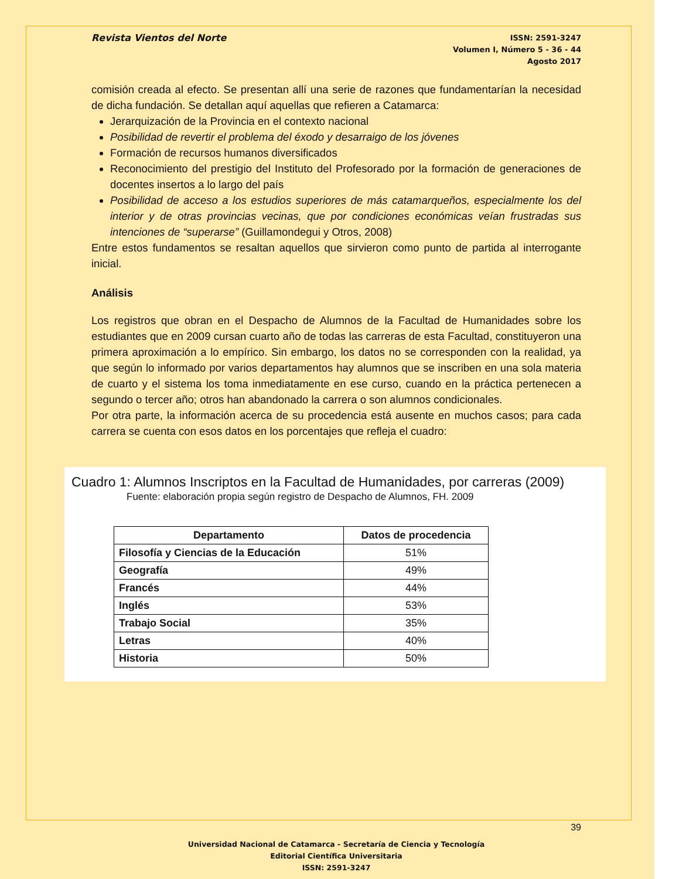Revista Vientos del Norte
ISSN: 2591-3247
Volumen I, Número 5 - 36 - 44
Agosto 2017
comisión creada al efecto. Se presentan allí una serie de razones que fundamentarían la necesidad de dicha fundación. Se detallan aquí aquellas que refieren a Catamarca:
Jerarquización de la Provincia en el contexto nacional
Posibilidad de revertir el problema del éxodo y desarraigo de los jóvenes
Formación de recursos humanos diversificados
Reconocimiento del prestigio del Instituto del Profesorado por la formación de generaciones de docentes insertos a lo largo del país
Posibilidad de acceso a los estudios superiores de más catamarqueños, especialmente los del interior y de otras provincias vecinas, que por condiciones económicas veían frustradas sus intenciones de “superarse” (Guillamondegui y Otros, 2008)
Entre estos fundamentos se resaltan aquellos que sirvieron como punto de partida al interrogante inicial.
Análisis
Los registros que obran en el Despacho de Alumnos de la Facultad de Humanidades sobre los estudiantes que en 2009 cursan cuarto año de todas las carreras de esta Facultad, constituyeron una primera aproximación a lo empírico. Sin embargo, los datos no se corresponden con la realidad, ya que según lo informado por varios departamentos hay alumnos que se inscriben en una sola materia de cuarto y el sistema los toma inmediatamente en ese curso, cuando en la práctica pertenecen a segundo o tercer año; otros han abandonado la carrera o son alumnos condicionales.
Por otra parte, la información acerca de su procedencia está ausente en muchos casos; para cada carrera se cuenta con esos datos en los porcentajes que refleja el cuadro:
Cuadro 1: Alumnos Inscriptos en la Facultad de Humanidades, por carreras (2009)
Fuente: elaboración propia según registro de Despacho de Alumnos, FH. 2009
| Departamento | Datos de procedencia |
| --- | --- |
| Filosofía y Ciencias de la Educación | 51% |
| Geografía | 49% |
| Francés | 44% |
| Inglés | 53% |
| Trabajo Social | 35% |
| Letras | 40% |
| Historia | 50% |
39
Universidad Nacional de Catamarca - Secretaría de Ciencia y Tecnología
Editorial Científica Universitaria
ISSN: 2591-3247